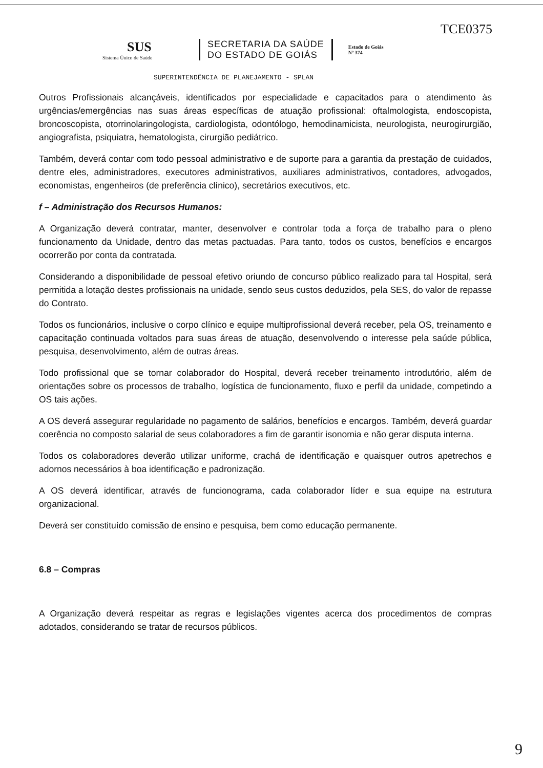TCE0375
SUS
Sistema Único de Saúde
SECRETARIA DA SAÚDE
DO ESTADO DE GOIÁS
Estado de Goiás
Nº 374
SUPERINTENDÊNCIA DE PLANEJAMENTO - SPLAN
Outros Profissionais alcançáveis, identificados por especialidade e capacitados para o atendimento às urgências/emergências nas suas áreas específicas de atuação profissional: oftalmologista, endoscopista, broncoscopista, otorrinolaringologista, cardiologista, odontólogo, hemodinamicista, neurologista, neurogirurgião, angiografista, psiquiatra, hematologista, cirurgião pediátrico.
Também, deverá contar com todo pessoal administrativo e de suporte para a garantia da prestação de cuidados, dentre eles, administradores, executores administrativos, auxiliares administrativos, contadores, advogados, economistas, engenheiros (de preferência clínico), secretários executivos, etc.
f – Administração dos Recursos Humanos:
A Organização deverá contratar, manter, desenvolver e controlar toda a força de trabalho para o pleno funcionamento da Unidade, dentro das metas pactuadas. Para tanto, todos os custos, benefícios e encargos ocorrerão por conta da contratada.
Considerando a disponibilidade de pessoal efetivo oriundo de concurso público realizado para tal Hospital, será permitida a lotação destes profissionais na unidade, sendo seus custos deduzidos, pela SES, do valor de repasse do Contrato.
Todos os funcionários, inclusive o corpo clínico e equipe multiprofissional deverá receber, pela OS, treinamento e capacitação continuada voltados para suas áreas de atuação, desenvolvendo o interesse pela saúde pública, pesquisa, desenvolvimento, além de outras áreas.
Todo profissional que se tornar colaborador do Hospital, deverá receber treinamento introdutório, além de orientações sobre os processos de trabalho, logística de funcionamento, fluxo e perfil da unidade, competindo a OS tais ações.
A OS deverá assegurar regularidade no pagamento de salários, benefícios e encargos. Também, deverá guardar coerência no composto salarial de seus colaboradores a fim de garantir isonomia e não gerar disputa interna.
Todos os colaboradores deverão utilizar uniforme, crachá de identificação e quaisquer outros apetrechos e adornos necessários à boa identificação e padronização.
A OS deverá identificar, através de funcionograma, cada colaborador líder e sua equipe na estrutura organizacional.
Deverá ser constituído comissão de ensino e pesquisa, bem como educação permanente.
6.8 – Compras
A Organização deverá respeitar as regras e legislações vigentes acerca dos procedimentos de compras adotados, considerando se tratar de recursos públicos.
9